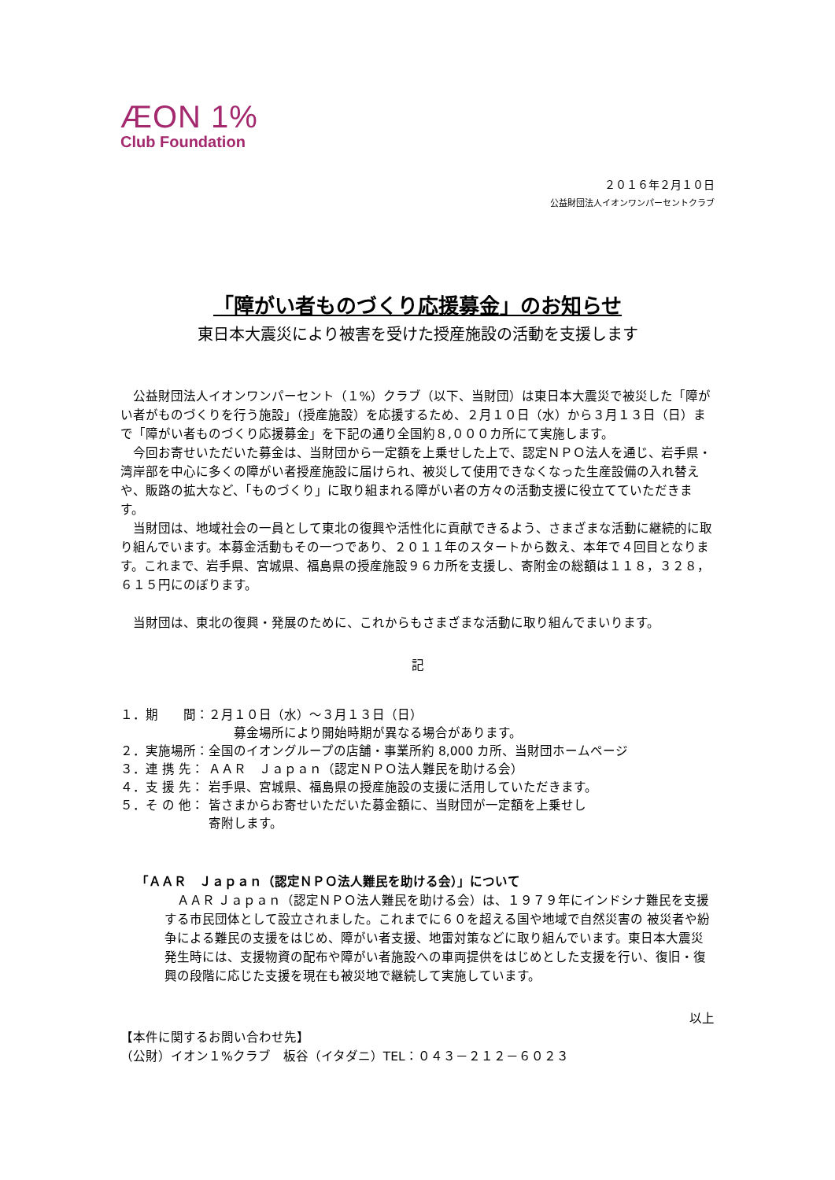ÆON 1%
Club Foundation
２０１６年２月１０日
公益財団法人イオンワンパーセントクラブ
「障がい者ものづくり応援募金」のお知らせ
東日本大震災により被害を受けた授産施設の活動を支援します
公益財団法人イオンワンパーセント（１%）クラブ（以下、当財団）は東日本大震災で被災した「障がい者がものづくりを行う施設」（授産施設）を応援するため、２月１０日（水）から３月１３日（日）まで「障がい者ものづくり応援募金」を下記の通り全国約８,０００カ所にて実施します。
今回お寄せいただいた募金は、当財団から一定額を上乗せした上で、認定ＮＰＯ法人を通じ、岩手県・湾岸部を中心に多くの障がい者授産施設に届けられ、被災して使用できなくなった生産設備の入れ替えや、販路の拡大など、「ものづくり」に取り組まれる障がい者の方々の活動支援に役立てていただきます。
当財団は、地域社会の一員として東北の復興や活性化に貢献できるよう、さまざまな活動に継続的に取り組んでいます。本募金活動もその一つであり、２０１１年のスタートから数え、本年で４回目となります。これまで、岩手県、宮城県、福島県の授産施設９６カ所を支援し、寄附金の総額は１１８，３２８，６１５円にのぼります。
当財団は、東北の復興・発展のために、これからもさまざまな活動に取り組んでまいります。
記
| １．期 間： | ２月１０日（水）～３月１３日（日） 募金場所により開始時期が異なる場合があります。 |
| ２．実施場所： | 全国のイオングループの店舗・事業所約 8,000 カ所、当財団ホームページ |
| ３．連 携 先： | ＡＡＲ Ｊａｐａｎ（認定ＮＰＯ法人難民を助ける会） |
| ４．支 援 先： | 岩手県、宮城県、福島県の授産施設の支援に活用していただきます。 |
| ５．そ の 他： | 皆さまからお寄せいただいた募金額に、当財団が一定額を上乗せし 寄附します。 |
「ＡＡＲ　Ｊａｐａｎ（認定ＮＰＯ法人難民を助ける会）」について
ＡＡＲ Ｊａｐａｎ（認定ＮＰＯ法人難民を助ける会）は、１９７９年にインドシナ難民を支援する市民団体として設立されました。これまでに６０を超える国や地域で自然災害の 被災者や紛争による難民の支援をはじめ、障がい者支援、地雷対策などに取り組んでいます。東日本大震災発生時には、支援物資の配布や障がい者施設への車両提供をはじめとした支援を行い、復旧・復興の段階に応じた支援を現在も被災地で継続して実施しています。
以上
【本件に関するお問い合わせ先】
（公財）イオン１%クラブ　板谷（イタダニ）TEL：０４３－２１２－６０２３